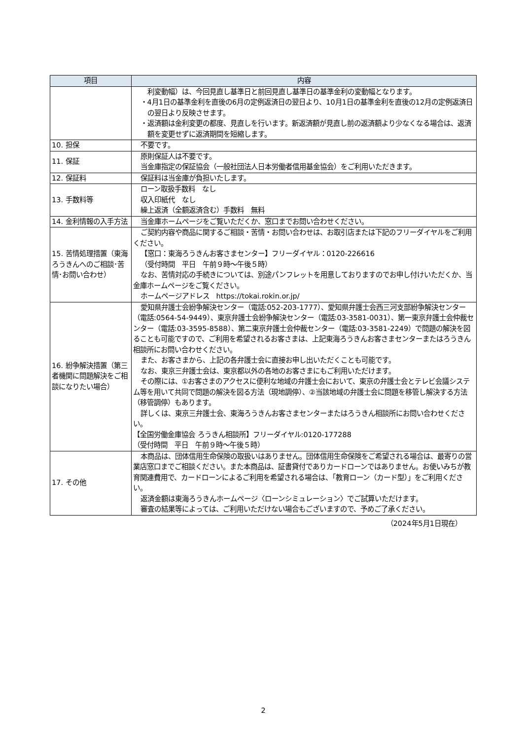| 項目 | 内容 |
| --- | --- |
| | 利変動幅）は、今回見直し基準日と前回見直し基準日の基準金利の変動幅となります。 ・4月1日の基準金利を直後の6月の定例返済日の翌日より、10月1日の基準金利を直後の12月の定例返済日の翌日より反映させます。 ・返済額は金利変更の都度、見直しを行います。新返済額が見直し前の返済額より少なくなる場合は、返済額を変更せずに返済期間を短縮します。 |
| 10. 担保 | 不要です。 |
| 11. 保証 | 原則保証人は不要です。 当金庫指定の保証協会（一般社団法人日本労働者信用基金協会）をご利用いただきます。 |
| 12. 保証料 | 保証料は当金庫が負担いたします。 |
| 13. 手数料等 | ローン取扱手数料 なし 収入印紙代 なし 繰上返済（全額返済含む）手数料 無料 |
| 14. 金利情報の入手方法 | 当金庫ホームページをご覧いただくか、窓口までお問い合わせください。 |
| 15. 苦情処理措置（東海ろうきんへのご相談･苦情･お問い合わせ） | ご契約内容や商品に関するご相談・苦情・お問い合わせは、お取引店または下記のフリーダイヤルをご利用ください。 【窓口：東海ろうきんお客さまセンター】フリーダイヤル：0120-226616 （受付時間 平日 午前９時～午後５時） なお、苦情対応の手続きについては、別途パンフレットを用意しておりますのでお申し付けいただくか、当金庫ホームページをご覧ください。 ホームページアドレス https://tokai.rokin.or.jp/ |
| 16. 紛争解決措置（第三者機関に問題解決をご相談になりたい場合） | 愛知県弁護士会紛争解決センター（電話:052-203-1777）、愛知県弁護士会西三河支部紛争解決センター（電話:0564-54-9449）、東京弁護士会紛争解決センター（電話:03-3581-0031）、第一東京弁護士会仲裁センター（電話:03-3595-8588）、第二東京弁護士会仲裁センター（電話:03-3581-2249）で問題の解決を図ることも可能ですので、ご利用を希望されるお客さまは、上記東海ろうきんお客さまセンターまたはろうきん相談所にお問い合わせください。 また、お客さまから、上記の各弁護士会に直接お申し出いただくことも可能です。 なお、東京三弁護士会は、東京都以外の各地のお客さまにもご利用いただけます。 その際には、①お客さまのアクセスに便利な地域の弁護士会において、東京の弁護士会とテレビ会議システム等を用いて共同で問題の解決を図る方法（現地調停）、②当該地域の弁護士会に問題を移管し解決する方法（移管調停）もあります。 詳しくは、東京三弁護士会、東海ろうきんお客さまセンターまたはろうきん相談所にお問い合わせください。 【全国労働金庫協会 ろうきん相談所】フリーダイヤル:0120-177288 （受付時間 平日 午前９時～午後５時） |
| 17. その他 | 本商品は、団体信用生命保険の取扱いはありません。団体信用生命保険をご希望される場合は、最寄りの営業店窓口までご相談ください。また本商品は、証書貸付でありカードローンではありません。お使いみちが教育関連費用で、カードローンによるご利用を希望される場合は、「教育ローン（カード型）」をご利用ください。 返済金額は東海ろうきんホームページ〈ローンシミュレーション〉でご試算いただけます。 審査の結果等によっては、ご利用いただけない場合もございますので、予めご了承ください。 |
（2024年5月1日現在）
2